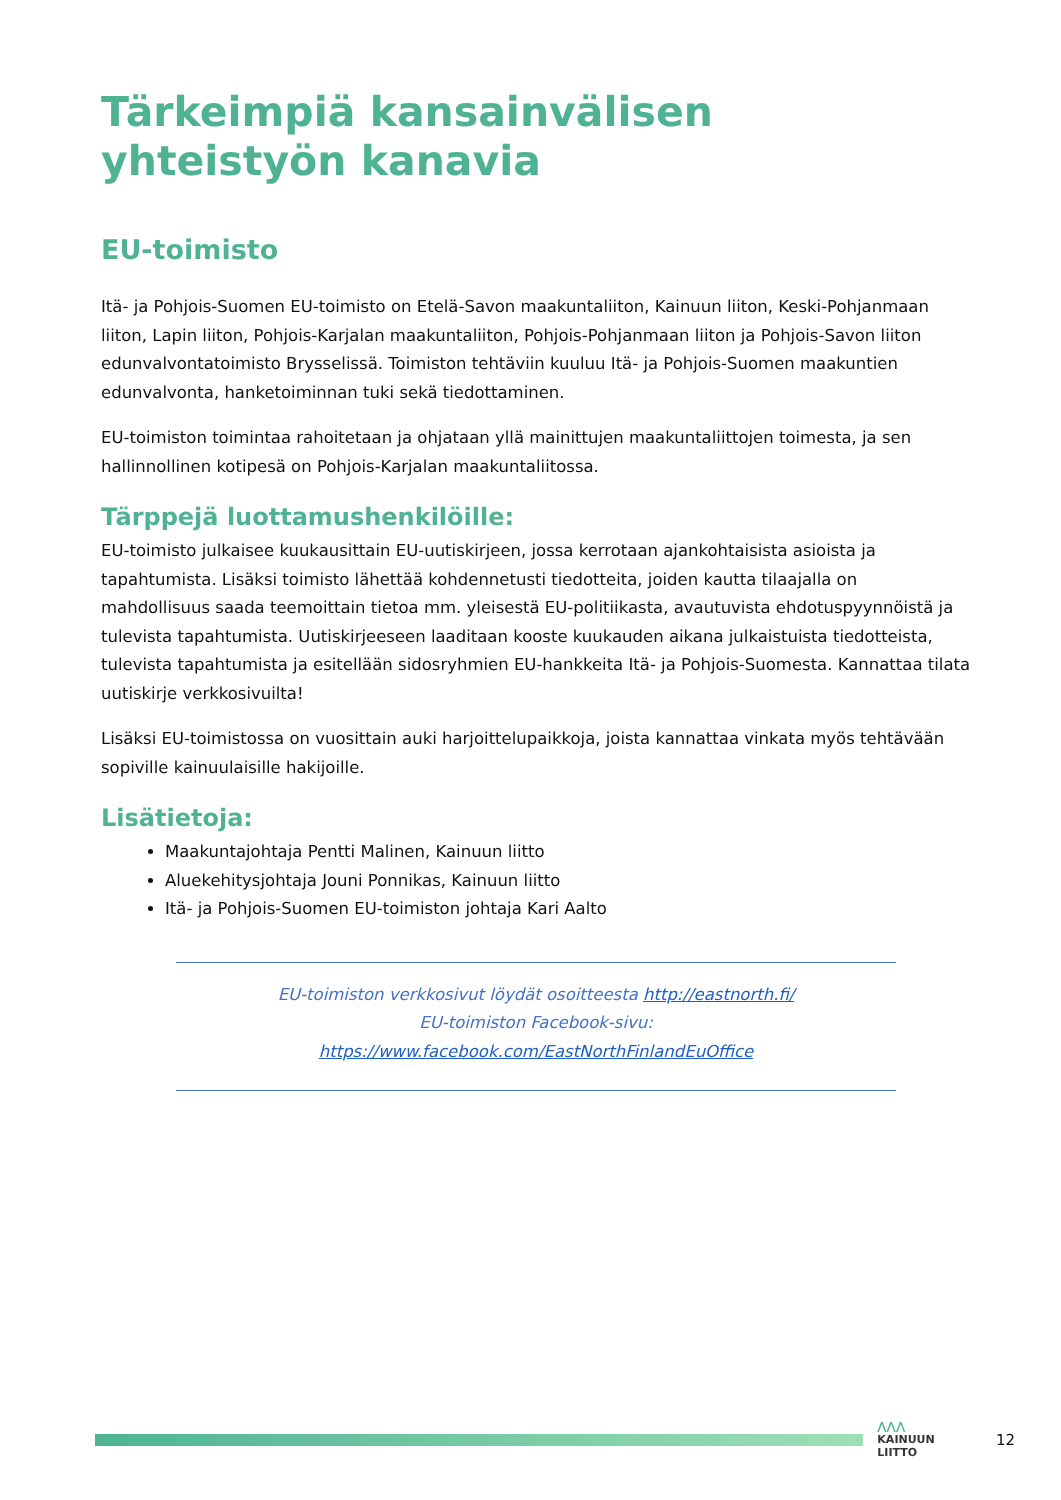Tärkeimpiä kansainvälisen yhteistyön kanavia
EU-toimisto
Itä- ja Pohjois-Suomen EU-toimisto on Etelä-Savon maakuntaliiton, Kainuun liiton, Keski-Pohjanmaan liiton, Lapin liiton, Pohjois-Karjalan maakuntaliiton, Pohjois-Pohjanmaan liiton ja Pohjois-Savon liiton edunvalvontatoimisto Brysselissä. Toimiston tehtäviin kuuluu Itä- ja Pohjois-Suomen maakuntien edunvalvonta, hanketoiminnan tuki sekä tiedottaminen.
EU-toimiston toimintaa rahoitetaan ja ohjataan yllä mainittujen maakuntaliittojen toimesta, ja sen hallinnollinen kotipesä on Pohjois-Karjalan maakuntaliitossa.
Tärppejä luottamushenkilöille:
EU-toimisto julkaisee kuukausittain EU-uutiskirjeen, jossa kerrotaan ajankohtaisista asioista ja tapahtumista. Lisäksi toimisto lähettää kohdennetusti tiedotteita, joiden kautta tilaajalla on mahdollisuus saada teemoittain tietoa mm. yleisestä EU-politiikasta, avautuvista ehdotuspyynnöistä ja tulevista tapahtumista. Uutiskirjeeseen laaditaan kooste kuukauden aikana julkaistuista tiedotteista, tulevista tapahtumista ja esitellään sidosryhmien EU-hankkeita Itä- ja Pohjois-Suomesta. Kannattaa tilata uutiskirje verkkosivuilta!
Lisäksi EU-toimistossa on vuosittain auki harjoittelupaikkoja, joista kannattaa vinkata myös tehtävään sopiville kainuulaisille hakijoille.
Lisätietoja:
Maakuntajohtaja Pentti Malinen, Kainuun liitto
Aluekehitysjohtaja Jouni Ponnikas, Kainuun liitto
Itä- ja Pohjois-Suomen EU-toimiston johtaja Kari Aalto
EU-toimiston verkkosivut löydät osoitteesta http://eastnorth.fi/
EU-toimiston Facebook-sivu:
https://www.facebook.com/EastNorthFinlandEuOffice
⋀⋀⋀
KAINUUN LIITTO
12